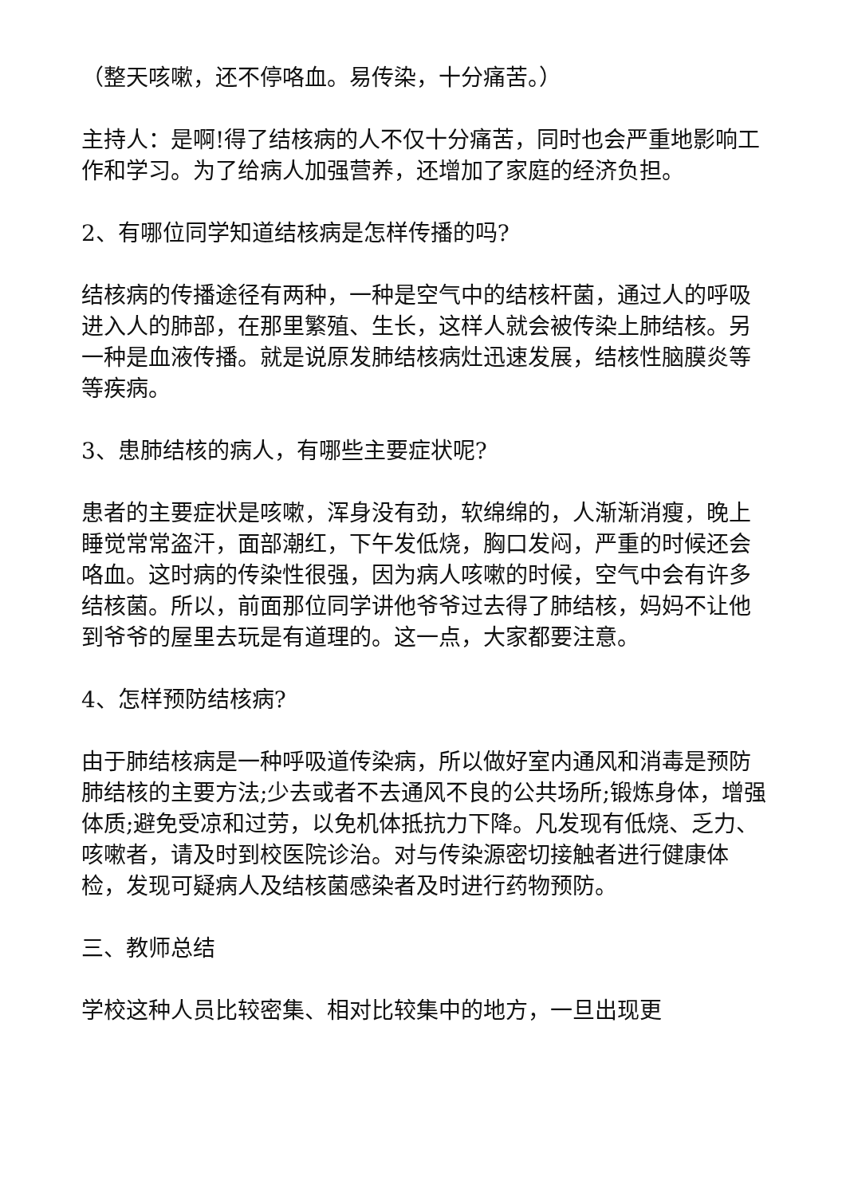（整天咳嗽，还不停咯血。易传染，十分痛苦。）
主持人：是啊!得了结核病的人不仅十分痛苦，同时也会严重地影响工作和学习。为了给病人加强营养，还增加了家庭的经济负担。
2、有哪位同学知道结核病是怎样传播的吗?
结核病的传播途径有两种，一种是空气中的结核杆菌，通过人的呼吸进入人的肺部，在那里繁殖、生长，这样人就会被传染上肺结核。另一种是血液传播。就是说原发肺结核病灶迅速发展，结核性脑膜炎等等疾病。
3、患肺结核的病人，有哪些主要症状呢?
患者的主要症状是咳嗽，浑身没有劲，软绵绵的，人渐渐消瘦，晚上睡觉常常盗汗，面部潮红，下午发低烧，胸口发闷，严重的时候还会咯血。这时病的传染性很强，因为病人咳嗽的时候，空气中会有许多结核菌。所以，前面那位同学讲他爷爷过去得了肺结核，妈妈不让他到爷爷的屋里去玩是有道理的。这一点，大家都要注意。
4、怎样预防结核病?
由于肺结核病是一种呼吸道传染病，所以做好室内通风和消毒是预防肺结核的主要方法;少去或者不去通风不良的公共场所;锻炼身体，增强体质;避免受凉和过劳，以免机体抵抗力下降。凡发现有低烧、乏力、咳嗽者，请及时到校医院诊治。对与传染源密切接触者进行健康体检，发现可疑病人及结核菌感染者及时进行药物预防。
三、教师总结
学校这种人员比较密集、相对比较集中的地方，一旦出现更